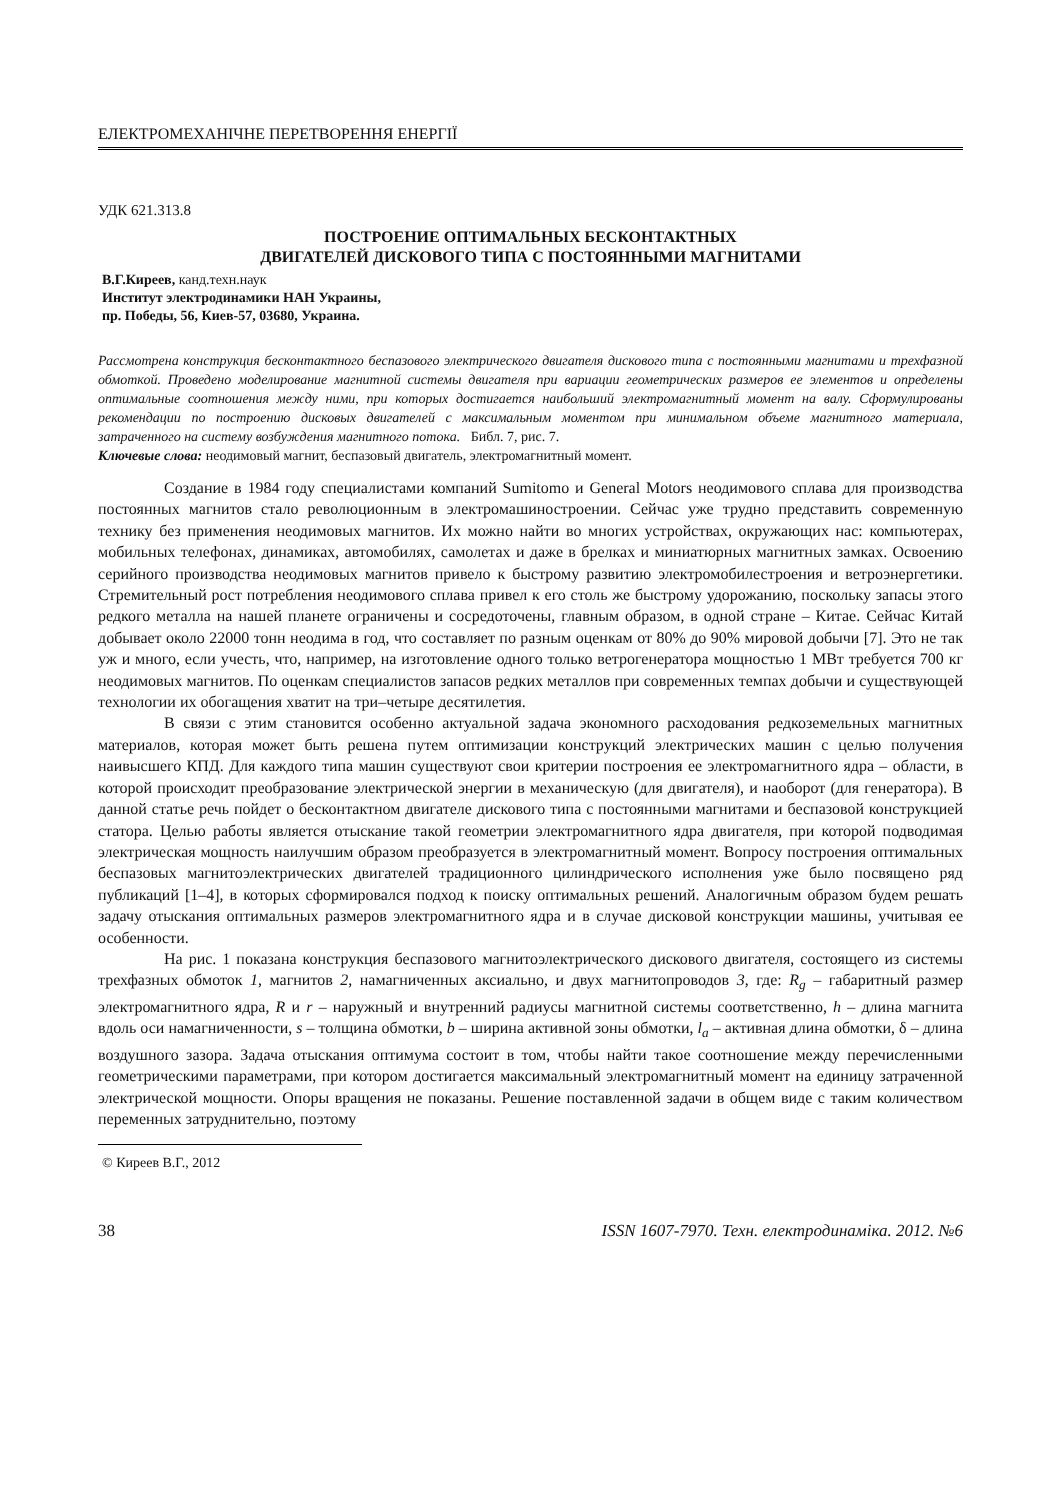ЕЛЕКТРОМЕХАНІЧНЕ ПЕРЕТВОРЕННЯ ЕНЕРГІЇ
УДК 621.313.8
ПОСТРОЕНИЕ ОПТИМАЛЬНЫХ БЕСКОНТАКТНЫХ
ДВИГАТЕЛЕЙ ДИСКОВОГО ТИПА С ПОСТОЯННЫМИ МАГНИТАМИ
В.Г.Киреев, канд.техн.наук
Институт электродинамики НАН Украины,
пр. Победы, 56, Киев-57, 03680, Украина.
Рассмотрена конструкция бесконтактного беспазового электрического двигателя дискового типа с постоянными магнитами и трехфазной обмоткой. Проведено моделирование магнитной системы двигателя при вариации геометрических размеров ее элементов и определены оптимальные соотношения между ними, при которых достигается наибольший электромагнитный момент на валу. Сформулированы рекомендации по построению дисковых двигателей с максимальным моментом при минимальном объеме магнитного материала, затраченного на систему возбуждения магнитного потока. Библ. 7, рис. 7.
Ключевые слова: неодимовый магнит, беспазовый двигатель, электромагнитный момент.
Создание в 1984 году специалистами компаний Sumitomo и General Motors неодимового сплава для производства постоянных магнитов стало революционным в электромашиностроении. Сейчас уже трудно представить современную технику без применения неодимовых магнитов. Их можно найти во многих устройствах, окружающих нас: компьютерах, мобильных телефонах, динамиках, автомобилях, самолетах и даже в брелках и миниатюрных магнитных замках. Освоению серийного производства неодимовых магнитов привело к быстрому развитию электромобилестроения и ветроэнергетики. Стремительный рост потребления неодимового сплава привел к его столь же быстрому удорожанию, поскольку запасы этого редкого металла на нашей планете ограничены и сосредоточены, главным образом, в одной стране – Китае. Сейчас Китай добывает около 22000 тонн неодима в год, что составляет по разным оценкам от 80% до 90% мировой добычи [7]. Это не так уж и много, если учесть, что, например, на изготовление одного только ветрогенератора мощностью 1 МВт требуется 700 кг неодимовых магнитов. По оценкам специалистов запасов редких металлов при современных темпах добычи и существующей технологии их обогащения хватит на три–четыре десятилетия.
В связи с этим становится особенно актуальной задача экономного расходования редкоземельных магнитных материалов, которая может быть решена путем оптимизации конструкций электрических машин с целью получения наивысшего КПД. Для каждого типа машин существуют свои критерии построения ее электромагнитного ядра – области, в которой происходит преобразование электрической энергии в механическую (для двигателя), и наоборот (для генератора). В данной статье речь пойдет о бесконтактном двигателе дискового типа с постоянными магнитами и беспазовой конструкцией статора. Целью работы является отыскание такой геометрии электромагнитного ядра двигателя, при которой подводимая электрическая мощность наилучшим образом преобразуется в электромагнитный момент. Вопросу построения оптимальных беспазовых магнитоэлектрических двигателей традиционного цилиндрического исполнения уже было посвящено ряд публикаций [1–4], в которых сформировался подход к поиску оптимальных решений. Аналогичным образом будем решать задачу отыскания оптимальных размеров электромагнитного ядра и в случае дисковой конструкции машины, учитывая ее особенности.
На рис. 1 показана конструкция беспазового магнитоэлектрического дискового двигателя, состоящего из системы трехфазных обмоток 1, магнитов 2, намагниченных аксиально, и двух магнитопроводов 3, где: R<sub>g</sub> – габаритный размер электромагнитного ядра, R и r – наружный и внутренний радиусы магнитной системы соответственно, h – длина магнита вдоль оси намагниченности, s – толщина обмотки, b – ширина активной зоны обмотки, l<sub>a</sub> – активная длина обмотки, δ – длина воздушного зазора. Задача отыскания оптимума состоит в том, чтобы найти такое соотношение между перечисленными геометрическими параметрами, при котором достигается максимальный электромагнитный момент на единицу затраченной электрической мощности. Опоры вращения не показаны. Решение поставленной задачи в общем виде с таким количеством переменных затруднительно, поэтому
© Киреев В.Г., 2012
38 ISSN 1607-7970. Техн. електродинаміка. 2012. №6